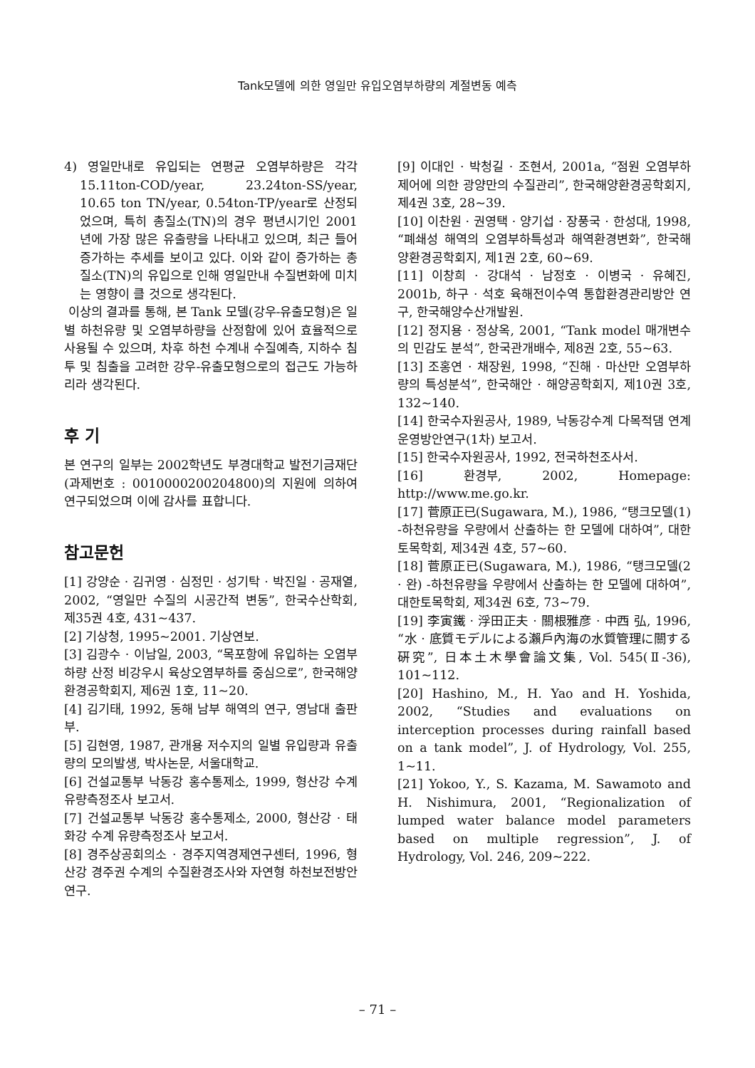Tank모델에 의한 영일만 유입오염부하량의 계절변동 예측
4) 영일만내로 유입되는 연평균 오염부하량은 각각 15.11ton-COD/year, 23.24ton-SS/year, 10.65 ton TN/year, 0.54ton-TP/year로 산정되었으며, 특히 총질소(TN)의 경우 평년시기인 2001년에 가장 많은 유출량을 나타내고 있으며, 최근 들어 증가하는 추세를 보이고 있다. 이와 같이 증가하는 총질소(TN)의 유입으로 인해 영일만내 수질변화에 미치는 영향이 클 것으로 생각된다.
이상의 결과를 통해, 본 Tank 모델(강우-유출모형)은 일별 하천유량 및 오염부하량을 산정함에 있어 효율적으로 사용될 수 있으며, 차후 하천 수계내 수질예측, 지하수 침투 및 침출을 고려한 강우-유출모형으로의 접근도 가능하리라 생각된다.
후 기
본 연구의 일부는 2002학년도 부경대학교 발전기금재단(과제번호 : 0010000200204800)의 지원에 의하여 연구되었으며 이에 감사를 표합니다.
참고문헌
[1] 강양순 · 김귀영 · 심정민 · 성기탁 · 박진일 · 공재열, 2002, “영일만 수질의 시공간적 변동”, 한국수산학회, 제35권 4호, 431~437.
[2] 기상청, 1995~2001. 기상연보.
[3] 김광수 · 이남일, 2003, “목포항에 유입하는 오염부하량 산정 비강우시 육상오염부하를 중심으로”, 한국해양환경공학회지, 제6권 1호, 11~20.
[4] 김기태, 1992, 동해 남부 해역의 연구, 영남대 출판부.
[5] 김현영, 1987, 관개용 저수지의 일별 유입량과 유출량의 모의발생, 박사논문, 서울대학교.
[6] 건설교통부 낙동강 홍수통제소, 1999, 형산강 수계 유량측정조사 보고서.
[7] 건설교통부 낙동강 홍수통제소, 2000, 형산강 · 태화강 수계 유량측정조사 보고서.
[8] 경주상공회의소 · 경주지역경제연구센터, 1996, 형산강 경주권 수계의 수질환경조사와 자연형 하천보전방안연구.
[9] 이대인 · 박청길 · 조현서, 2001a, “점원 오염부하 제어에 의한 광양만의 수질관리”, 한국해양환경공학회지, 제4권 3호, 28~39.
[10] 이찬원 · 권영택 · 양기섭 · 장풍국 · 한성대, 1998, “폐쇄성 해역의 오염부하특성과 해역환경변화”, 한국해양환경공학회지, 제1권 2호, 60~69.
[11] 이창희 · 강대석 · 남정호 · 이병국 · 유혜진, 2001b, 하구 · 석호 육해전이수역 통합환경관리방안 연구, 한국해양수산개발원.
[12] 정지용 · 정상옥, 2001, “Tank model 매개변수의 민감도 분석”, 한국관개배수, 제8권 2호, 55~63.
[13] 조홍연 · 채장원, 1998, “진해 · 마산만 오염부하량의 특성분석”, 한국해안 · 해양공학회지, 제10권 3호, 132~140.
[14] 한국수자원공사, 1989, 낙동강수계 다목적댐 연계운영방안연구(1차) 보고서.
[15] 한국수자원공사, 1992, 전국하천조사서.
[16] 환경부, 2002, Homepage: http://www.me.go.kr.
[17] 菅原正已(Sugawara, M.), 1986, “탱크모델(1) -하천유량을 우량에서 산출하는 한 모델에 대하여”, 대한토목학회, 제34권 4호, 57~60.
[18] 菅原正已(Sugawara, M.), 1986, “탱크모델(2 · 완) -하천유량을 우량에서 산출하는 한 모델에 대하여”, 대한토목학회, 제34권 6호, 73~79.
[19] 李寅鐵 · 浮田正夫 · 關根雅彦 · 中西 弘, 1996, “水 · 底質モデルによる瀨戶內海の水質管理に關する硏究”, 日本土木學會論文集, Vol. 545(Ⅱ-36), 101~112.
[20] Hashino, M., H. Yao and H. Yoshida, 2002, “Studies and evaluations on interception processes during rainfall based on a tank model”, J. of Hydrology, Vol. 255, 1~11.
[21] Yokoo, Y., S. Kazama, M. Sawamoto and H. Nishimura, 2001, “Regionalization of lumped water balance model parameters based on multiple regression”, J. of Hydrology, Vol. 246, 209~222.
– 71 –